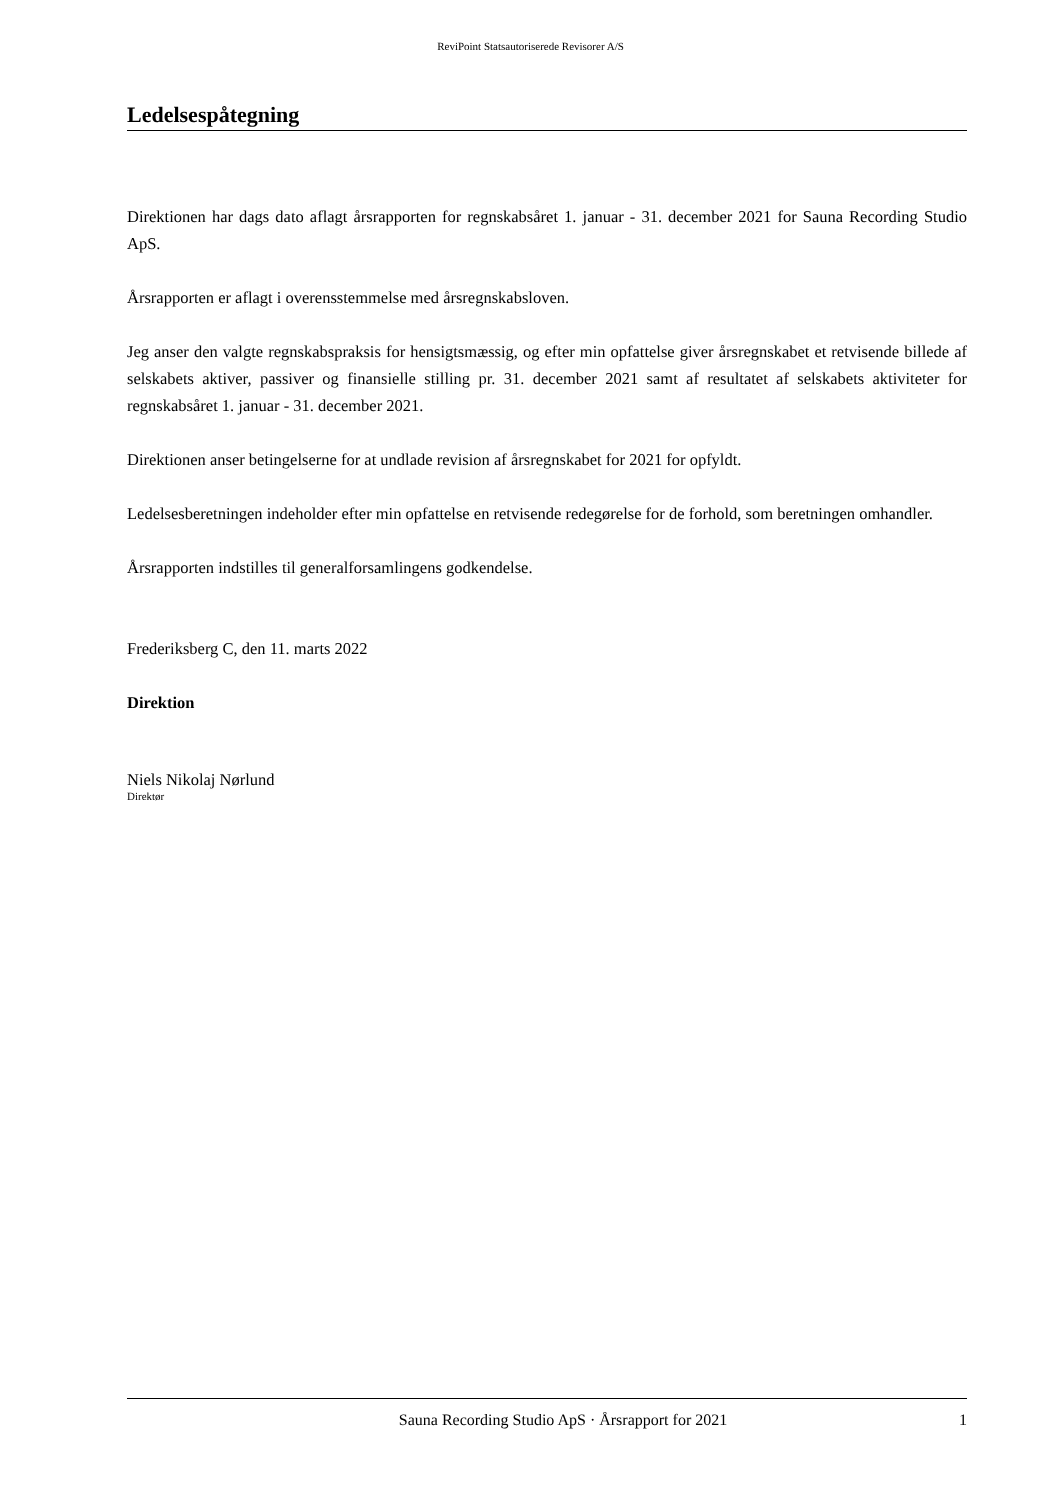ReviPoint Statsautoriserede Revisorer A/S
Ledelsespåtegning
Direktionen har dags dato aflagt årsrapporten for regnskabsåret 1. januar - 31. december 2021 for Sauna Recording Studio ApS.
Årsrapporten er aflagt i overensstemmelse med årsregnskabsloven.
Jeg anser den valgte regnskabspraksis for hensigtsmæssig, og efter min opfattelse giver årsregnskabet et retvisende billede af selskabets aktiver, passiver og finansielle stilling pr. 31. december 2021 samt af resultatet af selskabets aktiviteter for regnskabsåret 1. januar - 31. december 2021.
Direktionen anser betingelserne for at undlade revision af årsregnskabet for 2021 for opfyldt.
Ledelsesberetningen indeholder efter min opfattelse en retvisende redegørelse for de forhold, som beretningen omhandler.
Årsrapporten indstilles til generalforsamlingens godkendelse.
Frederiksberg C, den 11. marts 2022
Direktion
Niels Nikolaj Nørlund
Direktør
Sauna Recording Studio ApS · Årsrapport for 2021 1